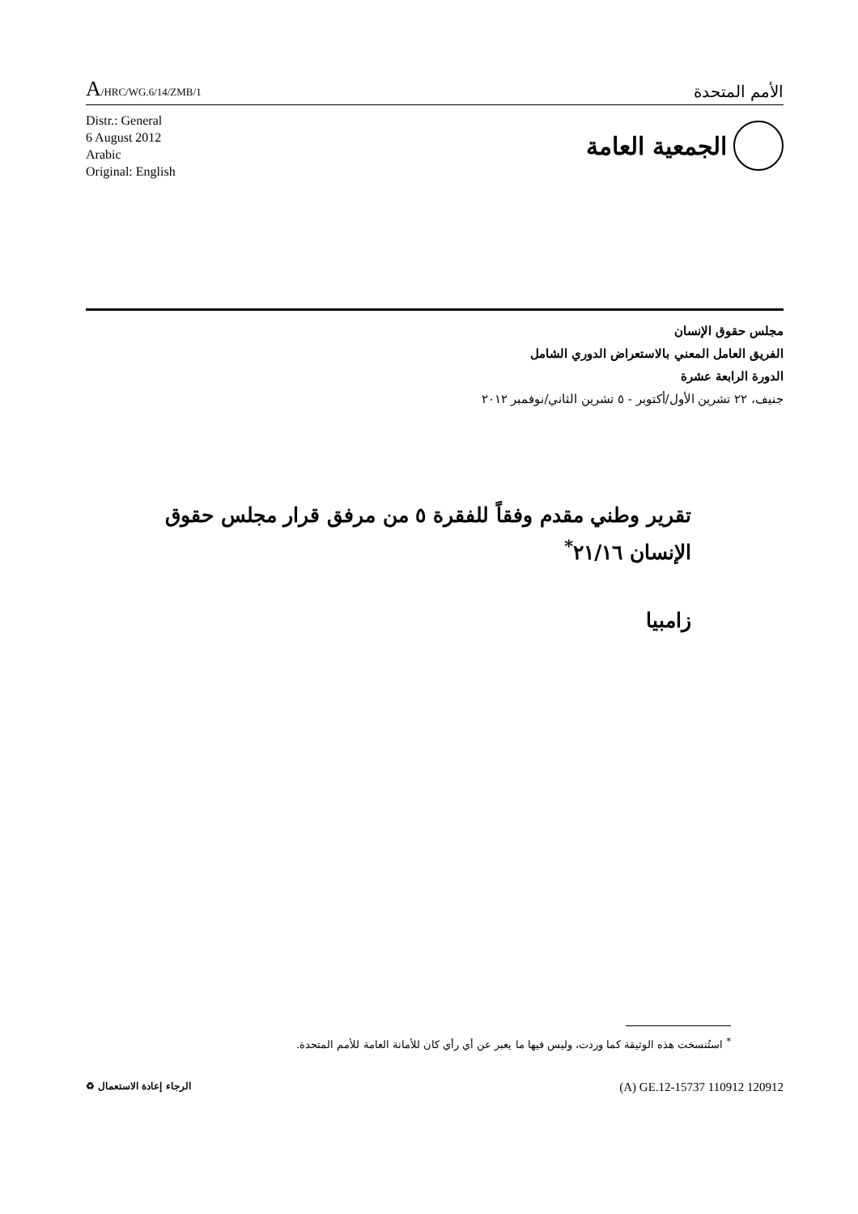A/HRC/WG.6/14/ZMB/1
الأمم المتحدة
Distr.: General
6 August 2012
Arabic
Original: English
الجمعية العامة
مجلس حقوق الإنسان
الفريق العامل المعني بالاستعراض الدوري الشامل
الدورة الرابعة عشرة
جنيف، ٢٢ تشرين الأول/أكتوبر - ٥ تشرين الثاني/نوفمبر ٢٠١٢
تقرير وطني مقدم وفقاً للفقرة ٥ من مرفق قرار مجلس حقوق الإنسان ٢١/١٦<sup>*</sup>
زامبيا
<sup>*</sup> استُنسخت هذه الوثيقة كما وردت، وليس فيها ما يعبر عن أي رأي كان للأمانة العامة للأمم المتحدة.
الرجاء إعادة الاستعمال ♻
(A) GE.12-15737 110912 120912